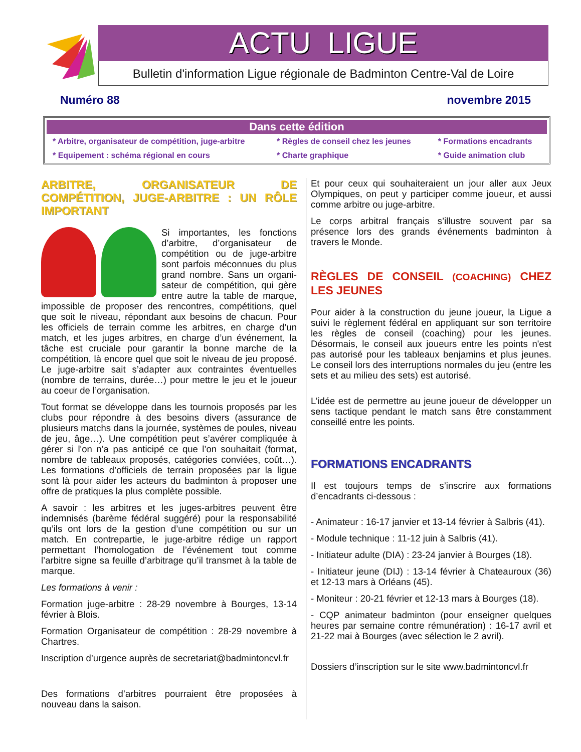ACTU LIGUE
Bulletin d'information Ligue régionale de Badminton Centre-Val de Loire
Numéro 88 novembre 2015
Dans cette édition
| * Arbitre, organisateur de compétition, juge-arbitre | * Règles de conseil chez les jeunes | * Formations encadrants |
| * Equipement : schéma régional en cours | * Charte graphique | * Guide animation club |
ARBITRE, ORGANISATEUR DE COMPÉTITION, JUGE-ARBITRE : UN RÔLE IMPORTANT
Si importantes, les fonctions d’arbitre, d’organisateur de compétition ou de juge-arbitre sont parfois méconnues du plus grand nombre. Sans un organi-sateur de compétition, qui gère entre autre la table de marque, impossible de proposer des rencontres, compétitions, quel que soit le niveau, répondant aux besoins de chacun. Pour les officiels de terrain comme les arbitres, en charge d’un match, et les juges arbitres, en charge d’un événement, la tâche est cruciale pour garantir la bonne marche de la compétition, là encore quel que soit le niveau de jeu proposé. Le juge-arbitre sait s’adapter aux contraintes éventuelles (nombre de terrains, durée…) pour mettre le jeu et le joueur au coeur de l’organisation.
Tout format se développe dans les tournois proposés par les clubs pour répondre à des besoins divers (assurance de plusieurs matchs dans la journée, systèmes de poules, niveau de jeu, âge…). Une compétition peut s’avérer compliquée à gérer si l'on n’a pas anticipé ce que l’on souhaitait (format, nombre de tableaux proposés, catégories conviées, coût…). Les formations d’officiels de terrain proposées par la ligue sont là pour aider les acteurs du badminton à proposer une offre de pratiques la plus complète possible.
A savoir : les arbitres et les juges-arbitres peuvent être indemnisés (barème fédéral suggéré) pour la responsabilité qu’ils ont lors de la gestion d’une compétition ou sur un match. En contrepartie, le juge-arbitre rédige un rapport permettant l’homologation de l’événement tout comme l’arbitre signe sa feuille d’arbitrage qu’il transmet à la table de marque.
Les formations à venir :
Formation juge-arbitre : 28-29 novembre à Bourges, 13-14 février à Blois.
Formation Organisateur de compétition : 28-29 novembre à Chartres.
Inscription d’urgence auprès de secretariat@badmintoncvl.fr
Des formations d’arbitres pourraient être proposées à nouveau dans la saison.
Et pour ceux qui souhaiteraient un jour aller aux Jeux Olympiques, on peut y participer comme joueur, et aussi comme arbitre ou juge-arbitre.
Le corps arbitral français s’illustre souvent par sa présence lors des grands événements badminton à travers le Monde.
RÈGLES DE CONSEIL (COACHING) CHEZ LES JEUNES
Pour aider à la construction du jeune joueur, la Ligue a suivi le règlement fédéral en appliquant sur son territoire les règles de conseil (coaching) pour les jeunes. Désormais, le conseil aux joueurs entre les points n'est pas autorisé pour les tableaux benjamins et plus jeunes. Le conseil lors des interruptions normales du jeu (entre les sets et au milieu des sets) est autorisé.
L’idée est de permettre au jeune joueur de développer un sens tactique pendant le match sans être constamment conseillé entre les points.
FORMATIONS ENCADRANTS
Il est toujours temps de s’inscrire aux formations d’encadrants ci-dessous :
- Animateur : 16-17 janvier et 13-14 février à Salbris (41).
- Module technique : 11-12 juin à Salbris (41).
- Initiateur adulte (DIA) : 23-24 janvier à Bourges (18).
- Initiateur jeune (DIJ) : 13-14 février à Chateauroux (36) et 12-13 mars à Orléans (45).
- Moniteur : 20-21 février et 12-13 mars à Bourges (18).
- CQP animateur badminton (pour enseigner quelques heures par semaine contre rémunération) : 16-17 avril et 21-22 mai à Bourges (avec sélection le 2 avril).
Dossiers d’inscription sur le site www.badmintoncvl.fr